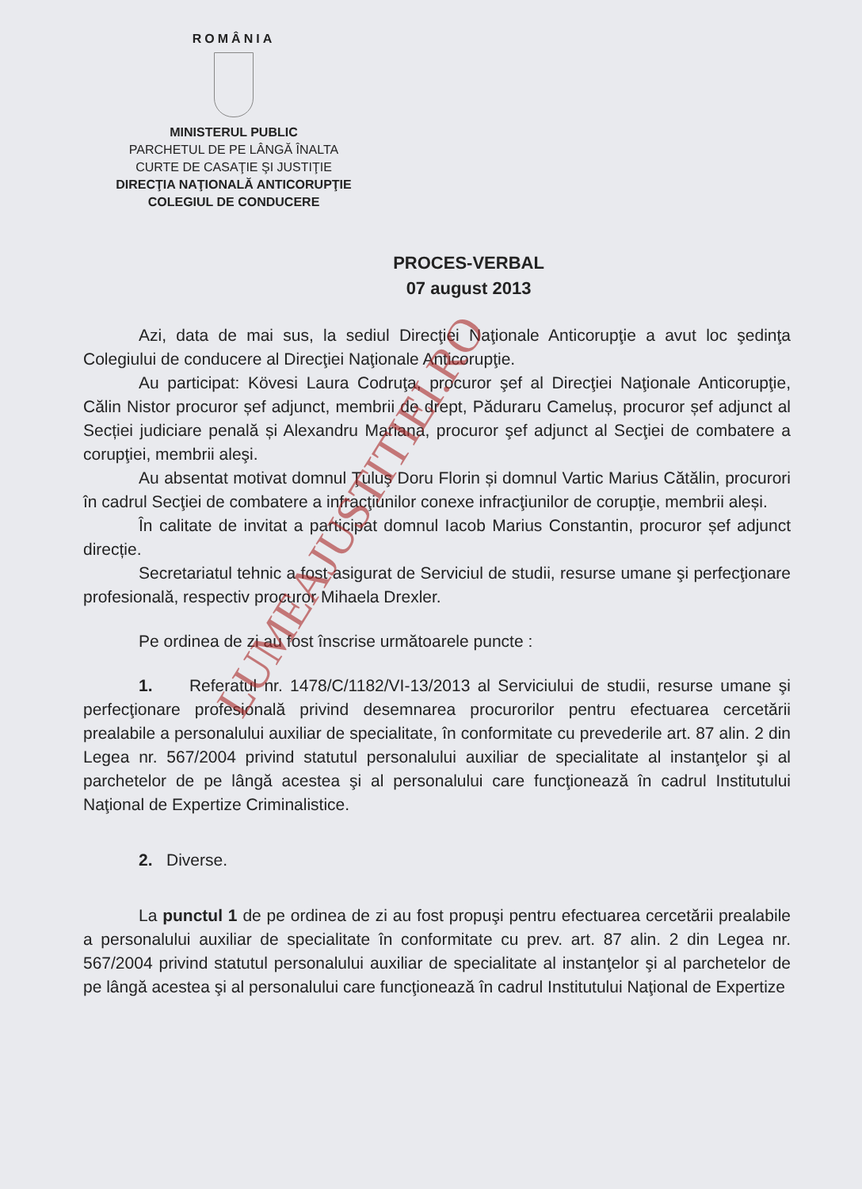ROMÂNIA
MINISTERUL PUBLIC
PARCHETUL DE PE LÂNGĂ ÎNALTA
CURTE DE CASAŢIE ŞI JUSTIŢIE
DIRECŢIA NAŢIONALĂ ANTICORUPŢIE
COLEGIUL DE CONDUCERE
PROCES-VERBAL
07 august 2013
Azi, data de mai sus, la sediul Direcţiei Naţionale Anticorupţie a avut loc şedinţa Colegiului de conducere al Direcţiei Naţionale Anticorupţie.
Au participat: Kövesi Laura Codruţa, procuror şef al Direcţiei Naţionale Anticorupţie, Călin Nistor procuror șef adjunct, membrii de drept, Păduraru Cameluș, procuror șef adjunct al Secției judiciare penală și Alexandru Mariana, procuror şef adjunct al Secţiei de combatere a corupţiei, membrii aleşi.
Au absentat motivat domnul Ţuluş Doru Florin și domnul Vartic Marius Cătălin, procurori în cadrul Secţiei de combatere a infracţiunilor conexe infracţiunilor de corupţie, membrii aleși.
În calitate de invitat a participat domnul Iacob Marius Constantin, procuror șef adjunct direcție.
Secretariatul tehnic a fost asigurat de Serviciul de studii, resurse umane şi perfecţionare profesională, respectiv procuror Mihaela Drexler.
Pe ordinea de zi au fost înscrise următoarele puncte :
1. Referatul nr. 1478/C/1182/VI-13/2013 al Serviciului de studii, resurse umane şi perfecţionare profesională privind desemnarea procurorilor pentru efectuarea cercetării prealabile a personalului auxiliar de specialitate, în conformitate cu prevederile art. 87 alin. 2 din Legea nr. 567/2004 privind statutul personalului auxiliar de specialitate al instanţelor şi al parchetelor de pe lângă acestea şi al personalului care funcţionează în cadrul Institutului Naţional de Expertize Criminalistice.
2. Diverse.
La punctul 1 de pe ordinea de zi au fost propuşi pentru efectuarea cercetării prealabile a personalului auxiliar de specialitate în conformitate cu prev. art. 87 alin. 2 din Legea nr. 567/2004 privind statutul personalului auxiliar de specialitate al instanţelor şi al parchetelor de pe lângă acestea şi al personalului care funcţionează în cadrul Institutului Naţional de Expertize
LUMEAJUSTITIEI.RO